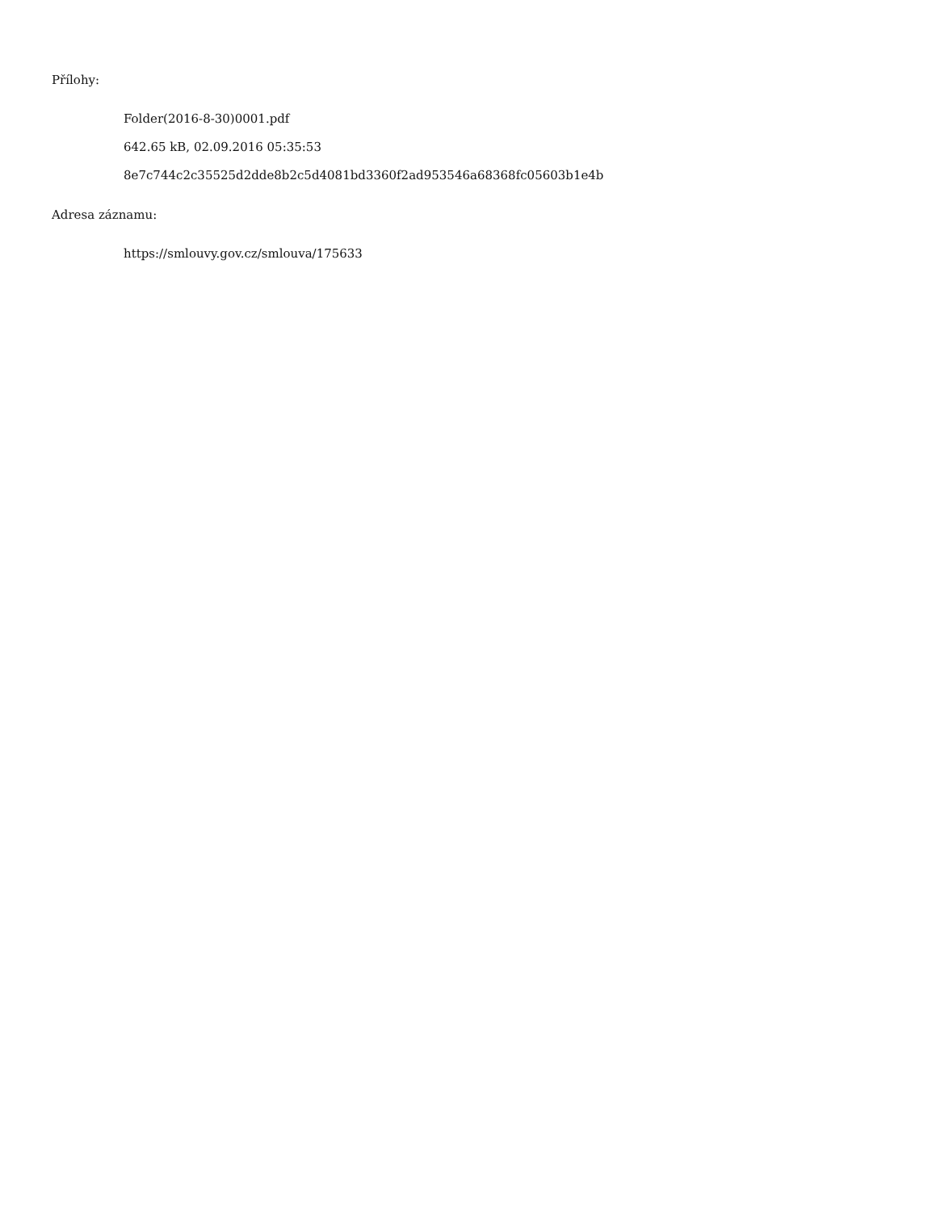Přílohy:
Folder(2016-8-30)0001.pdf
642.65 kB, 02.09.2016 05:35:53
8e7c744c2c35525d2dde8b2c5d4081bd3360f2ad953546a68368fc05603b1e4b
Adresa záznamu:
https://smlouvy.gov.cz/smlouva/175633